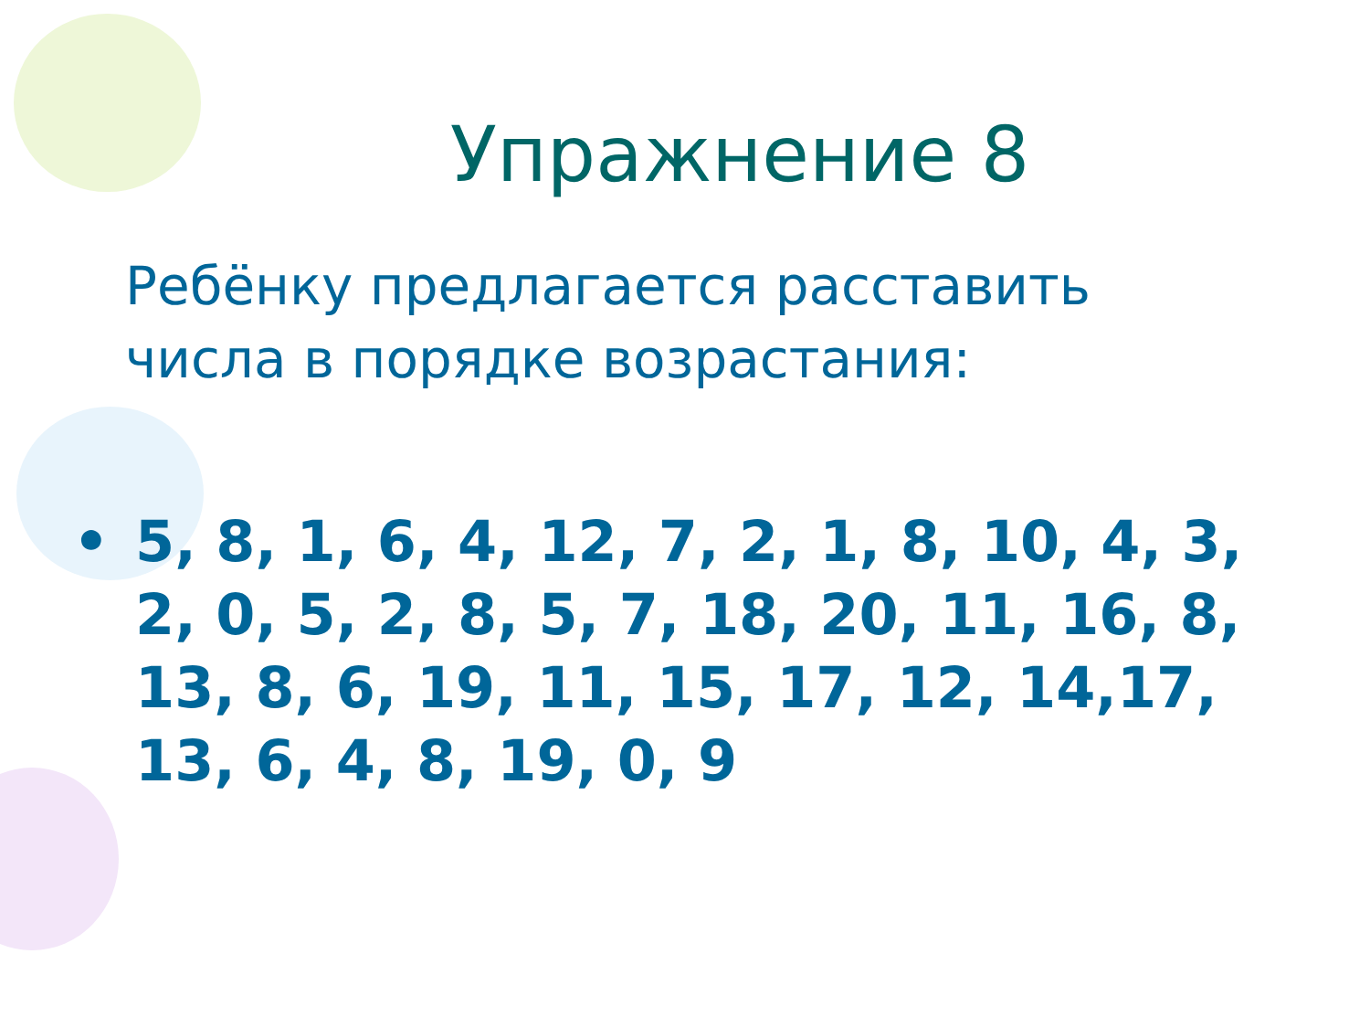Упражнение 8
Ребёнку предлагается расставить
числа в порядке возрастания:
• 5, 8, 1, 6, 4, 12, 7, 2, 1, 8, 10, 4, 3, 2, 0, 5, 2, 8, 5, 7, 18, 20, 11, 16, 8, 13, 8, 6, 19, 11, 15, 17, 12, 14,17, 13, 6, 4, 8, 19, 0, 9